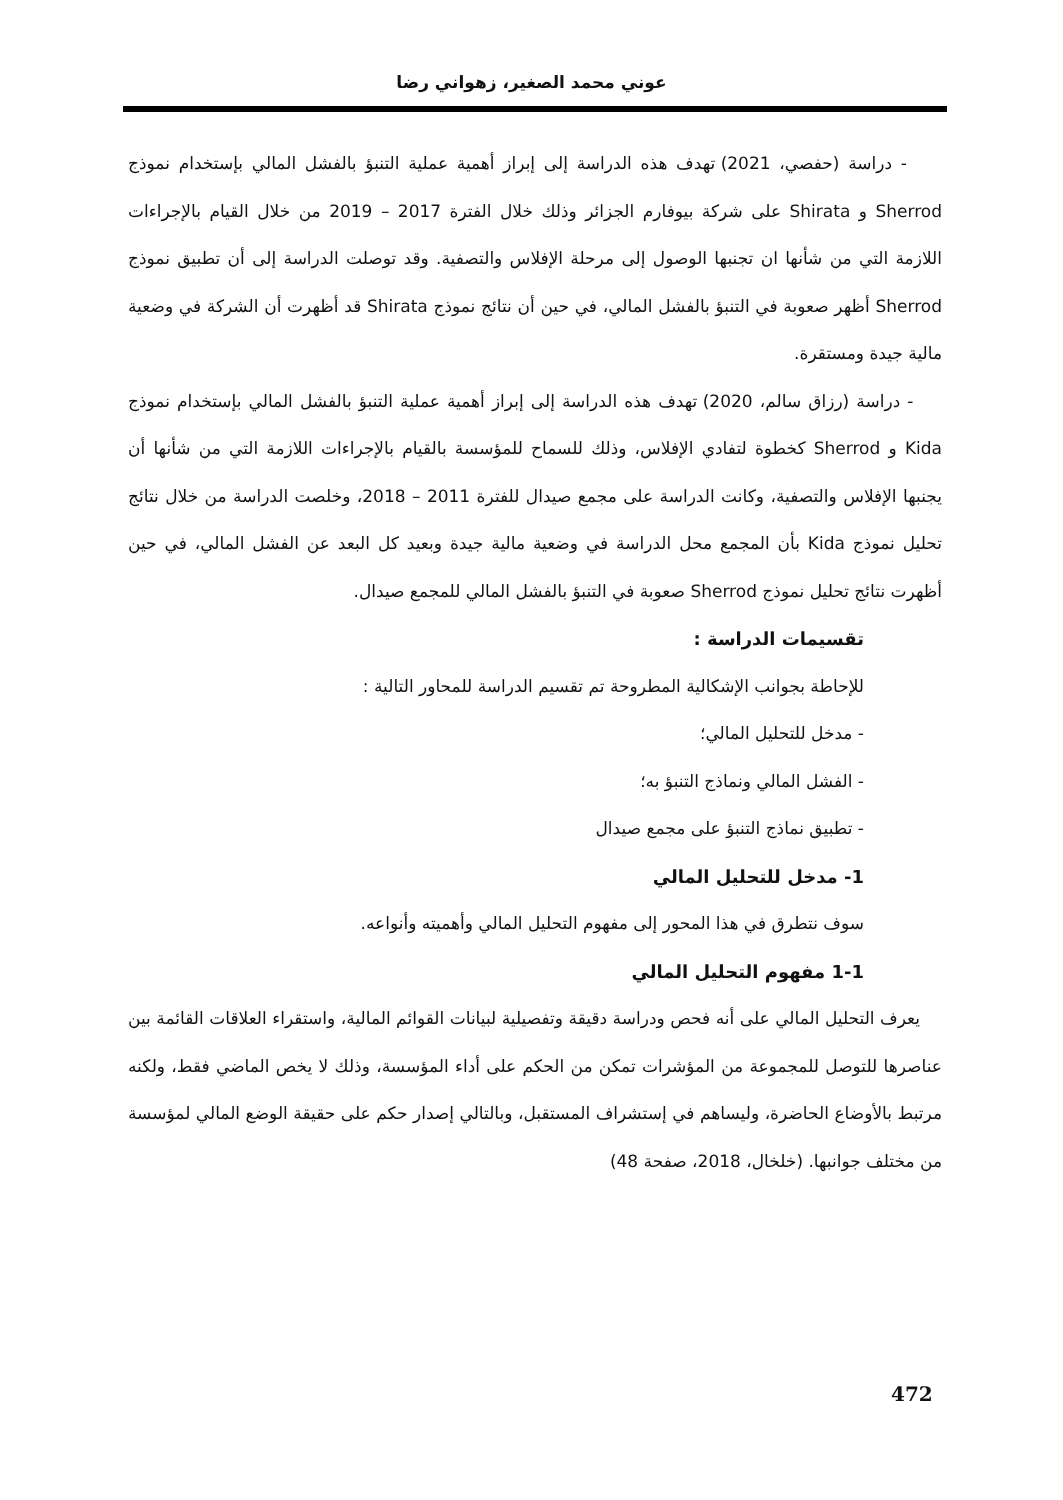عوني محمد الصغير، زهواني رضا
- دراسة (حفصي، 2021) تهدف هذه الدراسة إلى إبراز أهمية عملية التنبؤ بالفشل المالي بإستخدام نموذج Sherrod و Shirata على شركة بيوفارم الجزائر وذلك خلال الفترة 2017 – 2019 من خلال القيام بالإجراءات اللازمة التي من شأنها ان تجنبها الوصول إلى مرحلة الإفلاس والتصفية. وقد توصلت الدراسة إلى أن تطبيق نموذج Sherrod أظهر صعوبة في التنبؤ بالفشل المالي، في حين أن نتائج نموذج Shirata قد أظهرت أن الشركة في وضعية مالية جيدة ومستقرة.
- دراسة (رزاق سالم، 2020) تهدف هذه الدراسة إلى إبراز أهمية عملية التنبؤ بالفشل المالي بإستخدام نموذج Kida و Sherrod كخطوة لتفادي الإفلاس، وذلك للسماح للمؤسسة بالقيام بالإجراءات اللازمة التي من شأنها أن يجنبها الإفلاس والتصفية، وكانت الدراسة على مجمع صيدال للفترة 2011 – 2018، وخلصت الدراسة من خلال نتائج تحليل نموذج Kida بأن المجمع محل الدراسة في وضعية مالية جيدة وبعيد كل البعد عن الفشل المالي، في حين أظهرت نتائج تحليل نموذج Sherrod صعوبة في التنبؤ بالفشل المالي للمجمع صيدال.
تقسيمات الدراسة :
للإحاطة بجوانب الإشكالية المطروحة تم تقسيم الدراسة للمحاور التالية :
- مدخل للتحليل المالي؛
- الفشل المالي ونماذج التنبؤ به؛
- تطبيق نماذج التنبؤ على مجمع صيدال
1- مدخل للتحليل المالي
سوف نتطرق في هذا المحور إلى مفهوم التحليل المالي وأهميته وأنواعه.
1-1 مفهوم التحليل المالي
يعرف التحليل المالي على أنه فحص ودراسة دقيقة وتفصيلية لبيانات القوائم المالية، واستقراء العلاقات القائمة بين عناصرها للتوصل للمجموعة من المؤشرات تمكن من الحكم على أداء المؤسسة، وذلك لا يخص الماضي فقط، ولكنه مرتبط بالأوضاع الحاضرة، وليساهم في إستشراف المستقبل، وبالتالي إصدار حكم على حقيقة الوضع المالي لمؤسسة من مختلف جوانبها. (خلخال، 2018، صفحة 48)
472